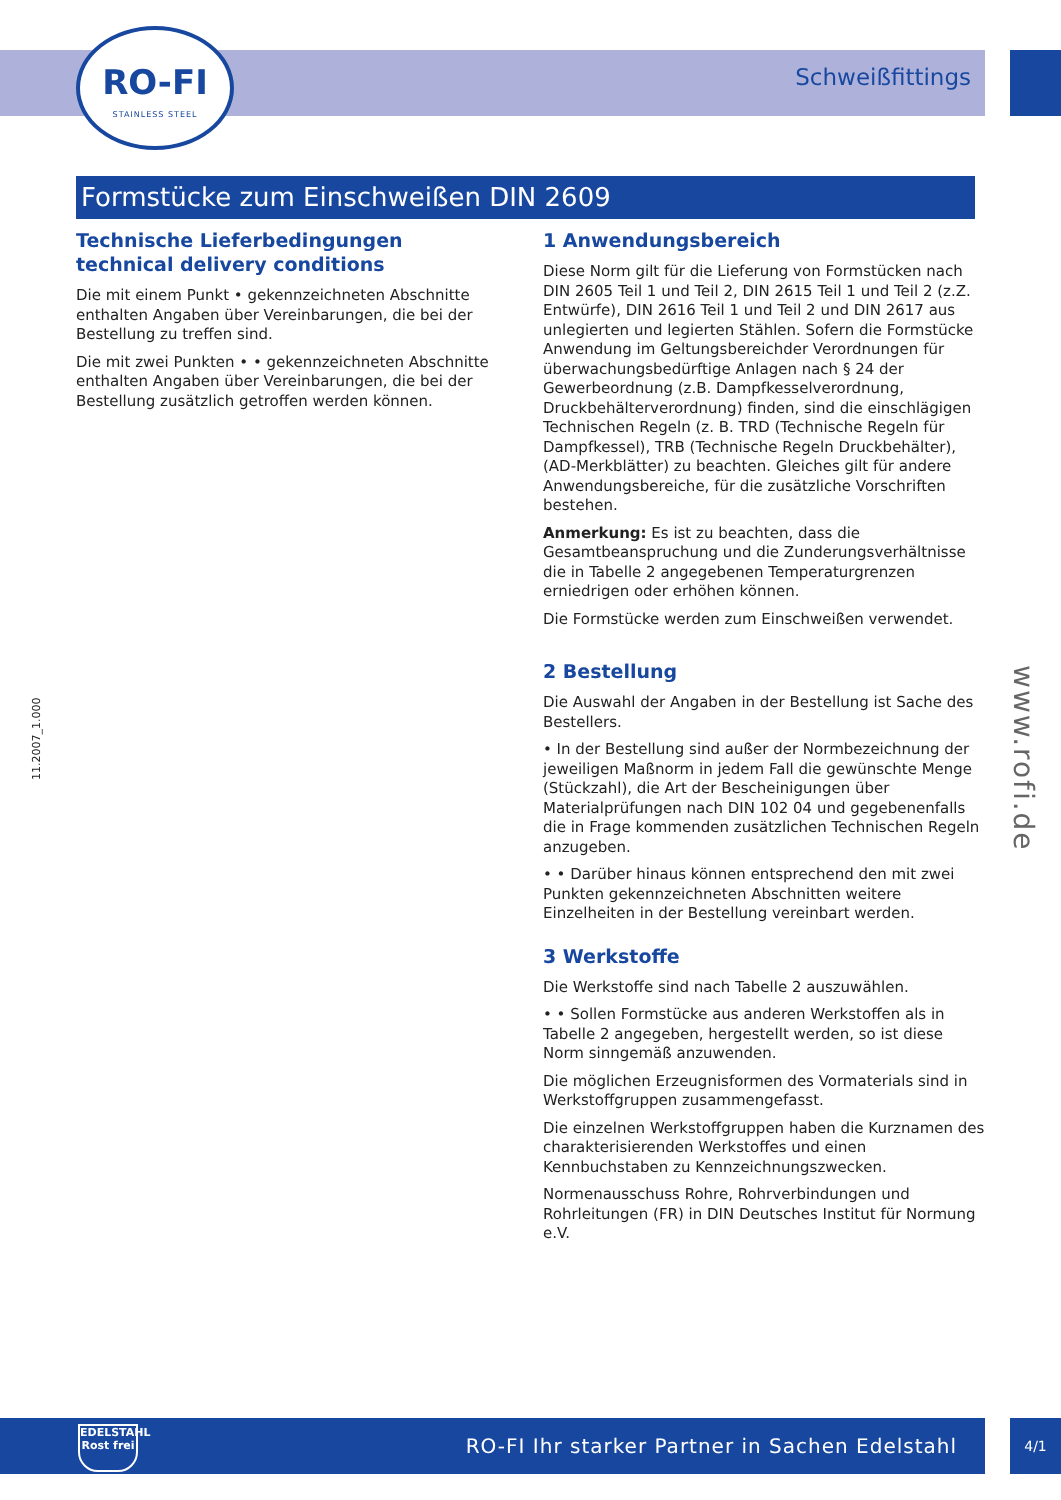RO-FI
STAINLESS STEEL
Schweißfittings
Formstücke zum Einschweißen DIN 2609
Technische Lieferbedingungen
technical delivery conditions
Die mit einem Punkt • gekennzeichneten Abschnitte enthalten Angaben über Vereinbarungen, die bei der Bestellung zu treffen sind.
Die mit zwei Punkten • • gekennzeichneten Abschnitte enthalten Angaben über Vereinbarungen, die bei der Bestellung zusätzlich getroffen werden können.
1 Anwendungsbereich
Diese Norm gilt für die Lieferung von Formstücken nach DIN 2605 Teil 1 und Teil 2, DIN 2615 Teil 1 und Teil 2 (z.Z. Entwürfe), DIN 2616 Teil 1 und Teil 2 und DIN 2617 aus unlegierten und legierten Stählen. Sofern die Formstücke Anwendung im Geltungsbereichder Verordnungen für überwachungsbedürftige Anlagen nach § 24 der Gewerbeordnung (z.B. Dampfkesselverordnung, Druckbehälterverordnung) finden, sind die einschlägigen Technischen Regeln (z. B. TRD (Technische Regeln für Dampfkessel), TRB (Technische Regeln Druckbehälter), (AD-Merkblätter) zu beachten. Gleiches gilt für andere Anwendungsbereiche, für die zusätzliche Vorschriften bestehen.
Anmerkung: Es ist zu beachten, dass die Gesamtbeanspruchung und die Zunderungsverhältnisse die in Tabelle 2 angegebenen Temperaturgrenzen erniedrigen oder erhöhen können.
Die Formstücke werden zum Einschweißen verwendet.
2 Bestellung
Die Auswahl der Angaben in der Bestellung ist Sache des Bestellers.
• In der Bestellung sind außer der Normbezeichnung der jeweiligen Maßnorm in jedem Fall die gewünschte Menge (Stückzahl), die Art der Bescheinigungen über Materialprüfungen nach DIN 102 04 und gegebenenfalls die in Frage kommenden zusätzlichen Technischen Regeln anzugeben.
• • Darüber hinaus können entsprechend den mit zwei Punkten gekennzeichneten Abschnitten weitere Einzelheiten in der Bestellung vereinbart werden.
3 Werkstoffe
Die Werkstoffe sind nach Tabelle 2 auszuwählen.
• • Sollen Formstücke aus anderen Werkstoffen als in Tabelle 2 angegeben, hergestellt werden, so ist diese Norm sinngemäß anzuwenden.
Die möglichen Erzeugnisformen des Vormaterials sind in Werkstoffgruppen zusammengefasst.
Die einzelnen Werkstoffgruppen haben die Kurznamen des charakterisierenden Werkstoffes und einen Kennbuchstaben zu Kennzeichnungszwecken.
Normenausschuss Rohre, Rohrverbindungen und Rohrleitungen (FR) in DIN Deutsches Institut für Normung e.V.
11.2007_1.000
www.rofi.de
EDELSTAHL
Rost frei
RO-FI Ihr starker Partner in Sachen Edelstahl
4/1